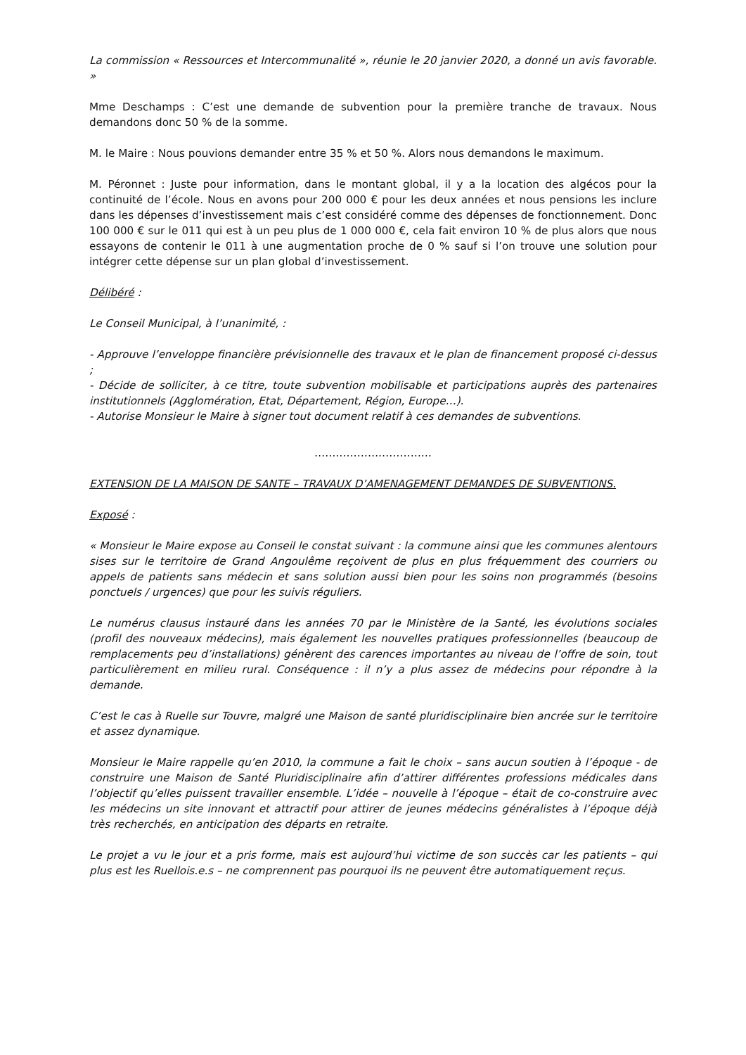La commission « Ressources et Intercommunalité », réunie le 20 janvier 2020, a donné un avis favorable. »
Mme Deschamps : C’est une demande de subvention pour la première tranche de travaux. Nous demandons donc 50 % de la somme.
M. le Maire : Nous pouvions demander entre 35 % et 50 %. Alors nous demandons le maximum.
M. Péronnet : Juste pour information, dans le montant global, il y a la location des algécos pour la continuité de l’école. Nous en avons pour 200 000 € pour les deux années et nous pensions les inclure dans les dépenses d’investissement mais c’est considéré comme des dépenses de fonctionnement. Donc 100 000 € sur le 011 qui est à un peu plus de 1 000 000 €, cela fait environ 10 % de plus alors que nous essayons de contenir le 011 à une augmentation proche de 0 % sauf si l’on trouve une solution pour intégrer cette dépense sur un plan global d’investissement.
Délibéré :
Le Conseil Municipal, à l’unanimité, :
- Approuve l’enveloppe financière prévisionnelle des travaux et le plan de financement proposé ci-dessus ;
- Décide de solliciter, à ce titre, toute subvention mobilisable et participations auprès des partenaires institutionnels (Agglomération, Etat, Département, Région, Europe…).
- Autorise Monsieur le Maire à signer tout document relatif à ces demandes de subventions.
……………………………
EXTENSION DE LA MAISON DE SANTE – TRAVAUX D’AMENAGEMENT DEMANDES DE SUBVENTIONS.
Exposé :
« Monsieur le Maire expose au Conseil le constat suivant : la commune ainsi que les communes alentours sises sur le territoire de Grand Angoulême reçoivent de plus en plus fréquemment des courriers ou appels de patients sans médecin et sans solution aussi bien pour les soins non programmés (besoins ponctuels / urgences) que pour les suivis réguliers.
Le numérus clausus instauré dans les années 70 par le Ministère de la Santé, les évolutions sociales (profil des nouveaux médecins), mais également les nouvelles pratiques professionnelles (beaucoup de remplacements peu d’installations) génèrent des carences importantes au niveau de l’offre de soin, tout particulièrement en milieu rural. Conséquence : il n’y a plus assez de médecins pour répondre à la demande.
C’est le cas à Ruelle sur Touvre, malgré une Maison de santé pluridisciplinaire bien ancrée sur le territoire et assez dynamique.
Monsieur le Maire rappelle qu’en 2010, la commune a fait le choix – sans aucun soutien à l’époque - de construire une Maison de Santé Pluridisciplinaire afin d’attirer différentes professions médicales dans l’objectif qu’elles puissent travailler ensemble. L’idée – nouvelle à l’époque – était de co-construire avec les médecins un site innovant et attractif pour attirer de jeunes médecins généralistes à l’époque déjà très recherchés, en anticipation des départs en retraite.
Le projet a vu le jour et a pris forme, mais est aujourd’hui victime de son succès car les patients – qui plus est les Ruellois.e.s – ne comprennent pas pourquoi ils ne peuvent être automatiquement reçus.